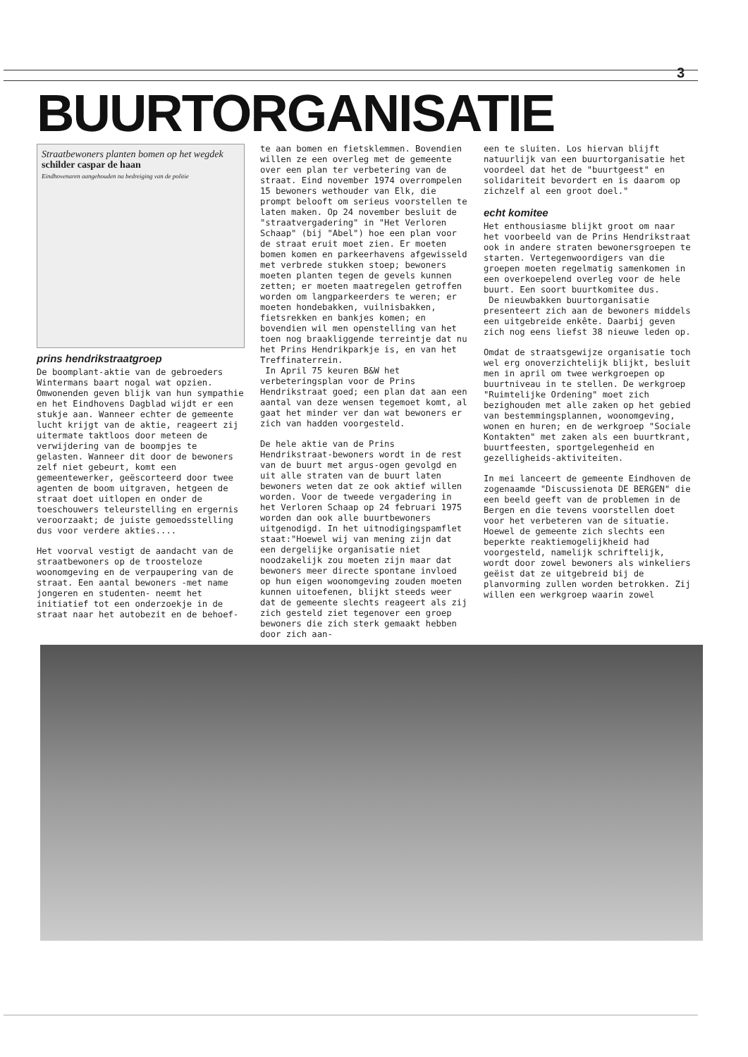3
BUURTORGANISATIE
Straatbewoners planten bomen op het wegdek
schilder caspar de haan
Eindhovenaren aangehouden na bedreiging van de politie
prins hendrikstraatgroep
De boomplant-aktie van de gebroeders Wintermans baart nogal wat opzien. Omwonenden geven blijk van hun sympathie en het Eindhovens Dagblad wijdt er een stukje aan. Wanneer echter de gemeente lucht krijgt van de aktie, reageert zij uitermate taktloos door meteen de verwijdering van de boompjes te gelasten. Wanneer dit door de bewoners zelf niet gebeurt, komt een gemeentewerker, geëscorteerd door twee agenten de boom uitgraven, hetgeen de straat doet uitlopen en onder de toeschouwers teleurstelling en ergernis veroorzaakt; de juiste gemoedsstelling dus voor verdere akties....
Het voorval vestigt de aandacht van de straatbewoners op de troosteloze woonomgeving en de verpaupering van de straat. Een aantal bewoners -met name jongeren en studenten- neemt het initiatief tot een onderzoekje in de straat naar het autobezit en de behoef-
te aan bomen en fietsklemmen. Bovendien willen ze een overleg met de gemeente over een plan ter verbetering van de straat. Eind november 1974 overrompelen 15 bewoners wethouder van Elk, die prompt belooft om serieus voorstellen te laten maken. Op 24 november besluit de "straatvergadering" in "Het Verloren Schaap" (bij "Abel") hoe een plan voor de straat eruit moet zien. Er moeten bomen komen en parkeerhavens afgewisseld met verbrede stukken stoep; bewoners moeten planten tegen de gevels kunnen zetten; er moeten maatregelen getroffen worden om langparkeerders te weren; er moeten hondebakken, vuilnisbakken, fietsrekken en bankjes komen; en bovendien wil men openstelling van het toen nog braakliggende terreintje dat nu het Prins Hendrikparkje is, en van het Treffinaterrein.
In April 75 keuren B&W het verbeteringsplan voor de Prins Hendrikstraat goed; een plan dat aan een aantal van deze wensen tegemoet komt, al gaat het minder ver dan wat bewoners er zich van hadden voorgesteld.
De hele aktie van de Prins Hendrikstraat-bewoners wordt in de rest van de buurt met argus-ogen gevolgd en uit alle straten van de buurt laten bewoners weten dat ze ook aktief willen worden. Voor de tweede vergadering in het Verloren Schaap op 24 februari 1975 worden dan ook alle buurtbewoners uitgenodigd. In het uitnodigingspamflet staat:"Hoewel wij van mening zijn dat een dergelijke organisatie niet noodzakelijk zou moeten zijn maar dat bewoners meer directe spontane invloed op hun eigen woonomgeving zouden moeten kunnen uitoefenen, blijkt steeds weer dat de gemeente slechts reageert als zij zich gesteld ziet tegenover een groep bewoners die zich sterk gemaakt hebben door zich aan-
een te sluiten. Los hiervan blijft natuurlijk van een buurtorganisatie het voordeel dat het de "buurtgeest" en solidariteit bevordert en is daarom op zichzelf al een groot doel."
echt komitee
Het enthousiasme blijkt groot om naar het voorbeeld van de Prins Hendrikstraat ook in andere straten bewonersgroepen te starten. Vertegenwoordigers van die groepen moeten regelmatig samenkomen in een overkoepelend overleg voor de hele buurt. Een soort buurtkomitee dus.
De nieuwbakken buurtorganisatie presenteert zich aan de bewoners middels een uitgebreide enkête. Daarbij geven zich nog eens liefst 38 nieuwe leden op.
Omdat de straatsgewijze organisatie toch wel erg onoverzichtelijk blijkt, besluit men in april om twee werkgroepen op buurtniveau in te stellen. De werkgroep "Ruimtelijke Ordening" moet zich bezighouden met alle zaken op het gebied van bestemmingsplannen, woonomgeving, wonen en huren; en de werkgroep "Sociale Kontakten" met zaken als een buurtkrant, buurtfeesten, sportgelegenheid en gezelligheids-aktiviteiten.
In mei lanceert de gemeente Eindhoven de zogenaamde "Discussienota DE BERGEN" die een beeld geeft van de problemen in de Bergen en die tevens voorstellen doet voor het verbeteren van de situatie. Hoewel de gemeente zich slechts een beperkte reaktiemogelijkheid had voorgesteld, namelijk schriftelijk, wordt door zowel bewoners als winkeliers geëist dat ze uitgebreid bij de planvorming zullen worden betrokken. Zij willen een werkgroep waarin zowel